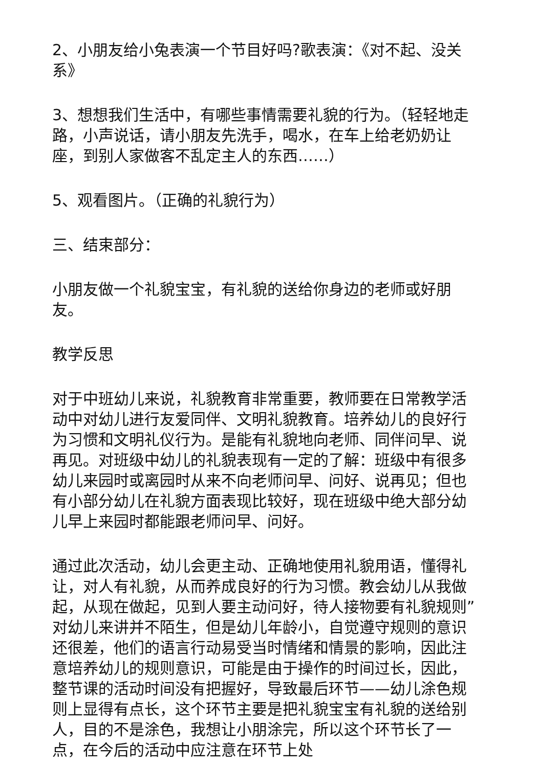2、小朋友给小兔表演一个节目好吗?歌表演：《对不起、没关系》
3、想想我们生活中，有哪些事情需要礼貌的行为。（轻轻地走路，小声说话，请小朋友先洗手，喝水，在车上给老奶奶让座，到别人家做客不乱定主人的东西……）
5、观看图片。（正确的礼貌行为）
三、结束部分：
小朋友做一个礼貌宝宝，有礼貌的送给你身边的老师或好朋友。
教学反思
对于中班幼儿来说，礼貌教育非常重要，教师要在日常教学活动中对幼儿进行友爱同伴、文明礼貌教育。培养幼儿的良好行为习惯和文明礼仪行为。是能有礼貌地向老师、同伴问早、说再见。对班级中幼儿的礼貌表现有一定的了解：班级中有很多幼儿来园时或离园时从来不向老师问早、问好、说再见；但也有小部分幼儿在礼貌方面表现比较好，现在班级中绝大部分幼儿早上来园时都能跟老师问早、问好。
通过此次活动，幼儿会更主动、正确地使用礼貌用语，懂得礼让，对人有礼貌，从而养成良好的行为习惯。教会幼儿从我做起，从现在做起，见到人要主动问好，待人接物要有礼貌规则”对幼儿来讲并不陌生，但是幼儿年龄小，自觉遵守规则的意识还很差，他们的语言行动易受当时情绪和情景的影响，因此注意培养幼儿的规则意识，可能是由于操作的时间过长，因此，整节课的活动时间没有把握好，导致最后环节——幼儿涂色规则上显得有点长，这个环节主要是把礼貌宝宝有礼貌的送给别人，目的不是涂色，我想让小朋涂完，所以这个环节长了一点，在今后的活动中应注意在环节上处